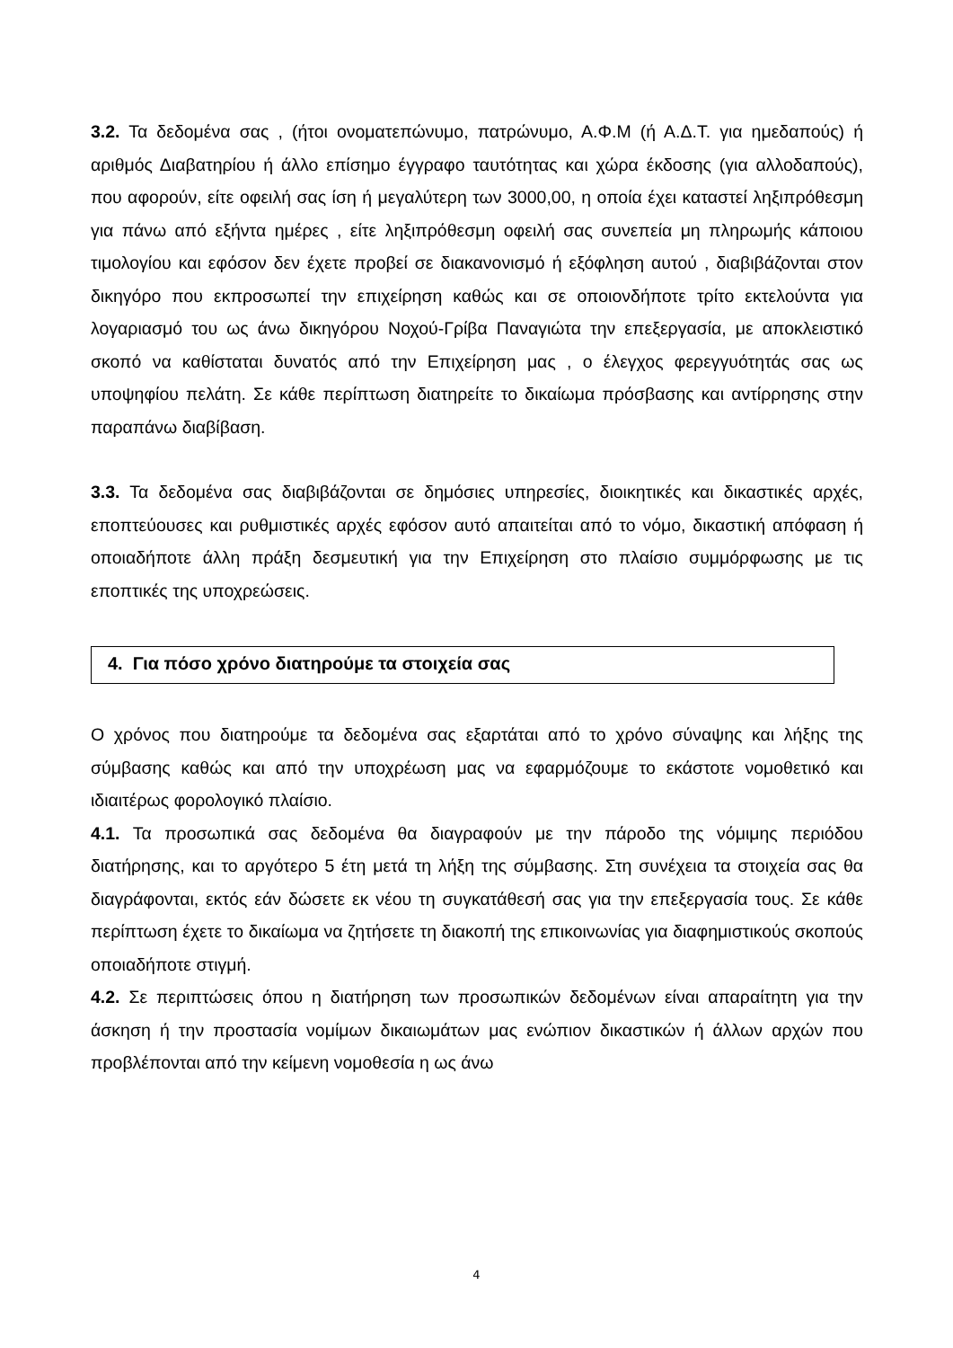3.2. Τα δεδομένα σας , (ήτοι ονοματεπώνυμο, πατρώνυμο, Α.Φ.Μ (ή Α.Δ.Τ. για ημεδαπούς) ή αριθμός Διαβατηρίου ή άλλο επίσημο έγγραφο ταυτότητας και χώρα έκδοσης (για αλλοδαπούς), που αφορούν, είτε οφειλή σας ίση ή μεγαλύτερη των 3000,00, η οποία έχει καταστεί ληξιπρόθεσμη για πάνω από εξήντα ημέρες , είτε ληξιπρόθεσμη οφειλή σας συνεπεία μη πληρωμής κάποιου τιμολογίου και εφόσον δεν έχετε προβεί σε διακανονισμό ή εξόφληση αυτού , διαβιβάζονται στον δικηγόρο που εκπροσωπεί την επιχείρηση καθώς και σε οποιονδήποτε τρίτο εκτελούντα για λογαριασμό του ως άνω δικηγόρου Νοχού-Γρίβα Παναγιώτα την επεξεργασία, με αποκλειστικό σκοπό να καθίσταται δυνατός από την Επιχείρηση μας , ο έλεγχος φερεγγυότητάς σας ως υποψηφίου πελάτη. Σε κάθε περίπτωση διατηρείτε το δικαίωμα πρόσβασης και αντίρρησης στην παραπάνω διαβίβαση.
3.3. Τα δεδομένα σας διαβιβάζονται σε δημόσιες υπηρεσίες, διοικητικές και δικαστικές αρχές, εποπτεύουσες και ρυθμιστικές αρχές εφόσον αυτό απαιτείται από το νόμο, δικαστική απόφαση ή οποιαδήποτε άλλη πράξη δεσμευτική για την Επιχείρηση στο πλαίσιο συμμόρφωσης με τις εποπτικές της υποχρεώσεις.
4. Για πόσο χρόνο διατηρούμε τα στοιχεία σας
Ο χρόνος που διατηρούμε τα δεδομένα σας εξαρτάται από το χρόνο σύναψης και λήξης της σύμβασης καθώς και από την υποχρέωση μας να εφαρμόζουμε το εκάστοτε νομοθετικό και ιδιαιτέρως φορολογικό πλαίσιο.
4.1. Τα προσωπικά σας δεδομένα θα διαγραφούν με την πάροδο της νόμιμης περιόδου διατήρησης, και το αργότερο 5 έτη μετά τη λήξη της σύμβασης. Στη συνέχεια τα στοιχεία σας θα διαγράφονται, εκτός εάν δώσετε εκ νέου τη συγκατάθεσή σας για την επεξεργασία τους. Σε κάθε περίπτωση έχετε το δικαίωμα να ζητήσετε τη διακοπή της επικοινωνίας για διαφημιστικούς σκοπούς οποιαδήποτε στιγμή.
4.2. Σε περιπτώσεις όπου η διατήρηση των προσωπικών δεδομένων είναι απαραίτητη για την άσκηση ή την προστασία νομίμων δικαιωμάτων μας ενώπιον δικαστικών ή άλλων αρχών που προβλέπονται από την κείμενη νομοθεσία η ως άνω
4